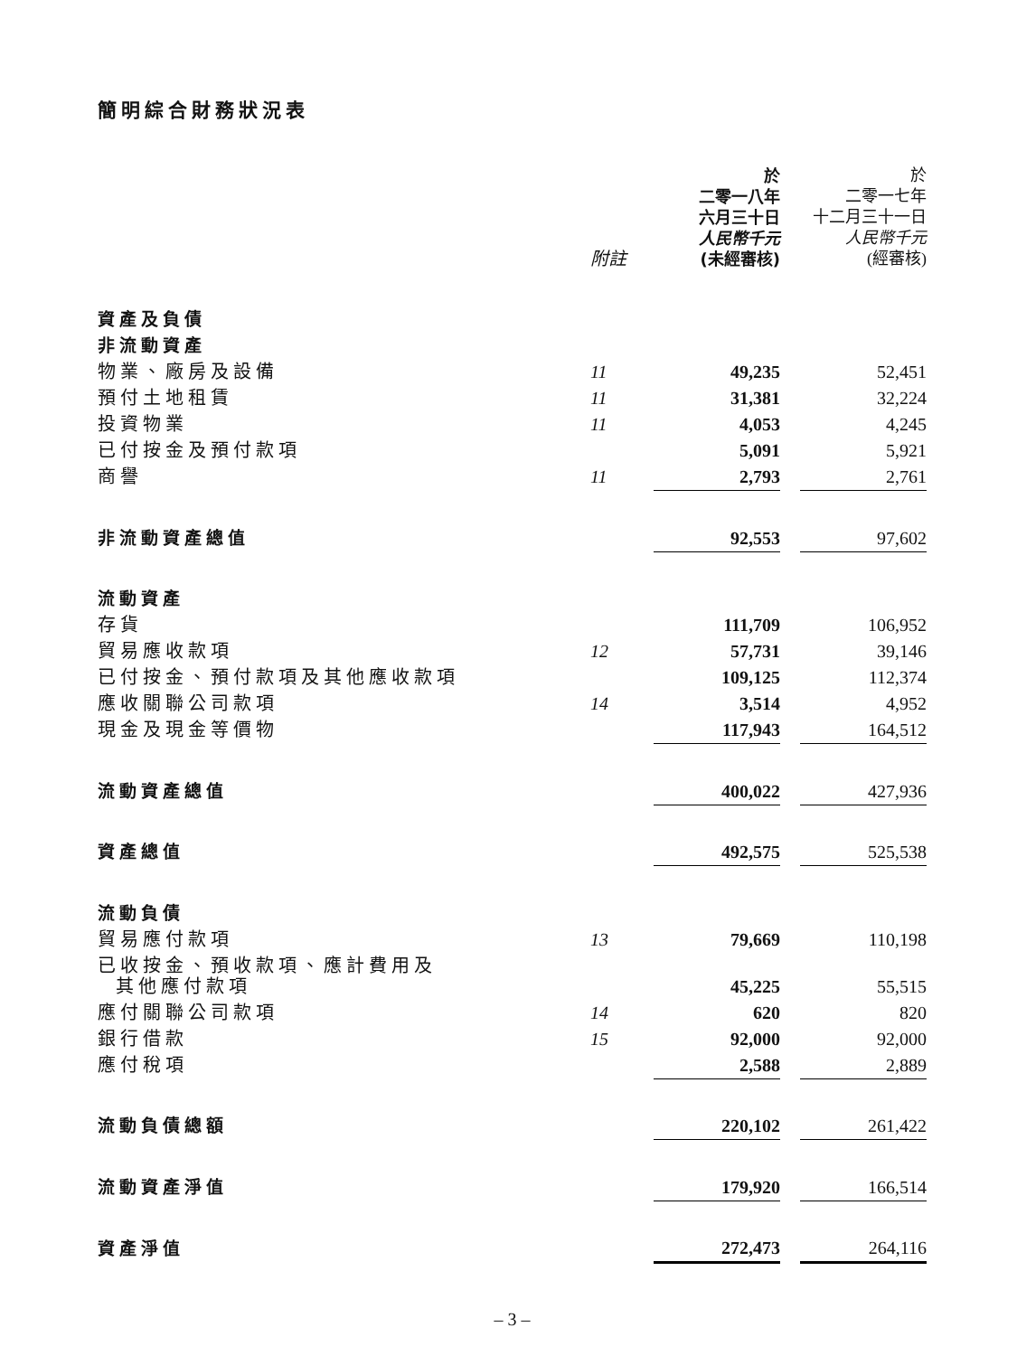簡明綜合財務狀況表
| | 附註 | 於 二零一八年 六月三十日 人民幣千元 (未經審核) | | 於 二零一七年 十二月三十一日 人民幣千元 (經審核) |
| --- | --- | --- | --- | --- |
| 資產及負債 | | | | |
| 非流動資產 | | | | |
| 物業、廠房及設備 | 11 | 49,235 | | 52,451 |
| 預付土地租賃 | 11 | 31,381 | | 32,224 |
| 投資物業 | 11 | 4,053 | | 4,245 |
| 已付按金及預付款項 | | 5,091 | | 5,921 |
| 商譽 | 11 | 2,793 | | 2,761 |
| 非流動資產總值 | | 92,553 | | 97,602 |
| 流動資產 | | | | |
| 存貨 | | 111,709 | | 106,952 |
| 貿易應收款項 | 12 | 57,731 | | 39,146 |
| 已付按金、預付款項及其他應收款項 | | 109,125 | | 112,374 |
| 應收關聯公司款項 | 14 | 3,514 | | 4,952 |
| 現金及現金等價物 | | 117,943 | | 164,512 |
| 流動資產總值 | | 400,022 | | 427,936 |
| 資產總值 | | 492,575 | | 525,538 |
| 流動負債 | | | | |
| 貿易應付款項 | 13 | 79,669 | | 110,198 |
| 已收按金、預收款項、應計費用及 其他應付款項 | | 45,225 | | 55,515 |
| 應付關聯公司款項 | 14 | 620 | | 820 |
| 銀行借款 | 15 | 92,000 | | 92,000 |
| 應付稅項 | | 2,588 | | 2,889 |
| 流動負債總額 | | 220,102 | | 261,422 |
| 流動資產淨值 | | 179,920 | | 166,514 |
| 資產淨值 | | 272,473 | | 264,116 |
– 3 –